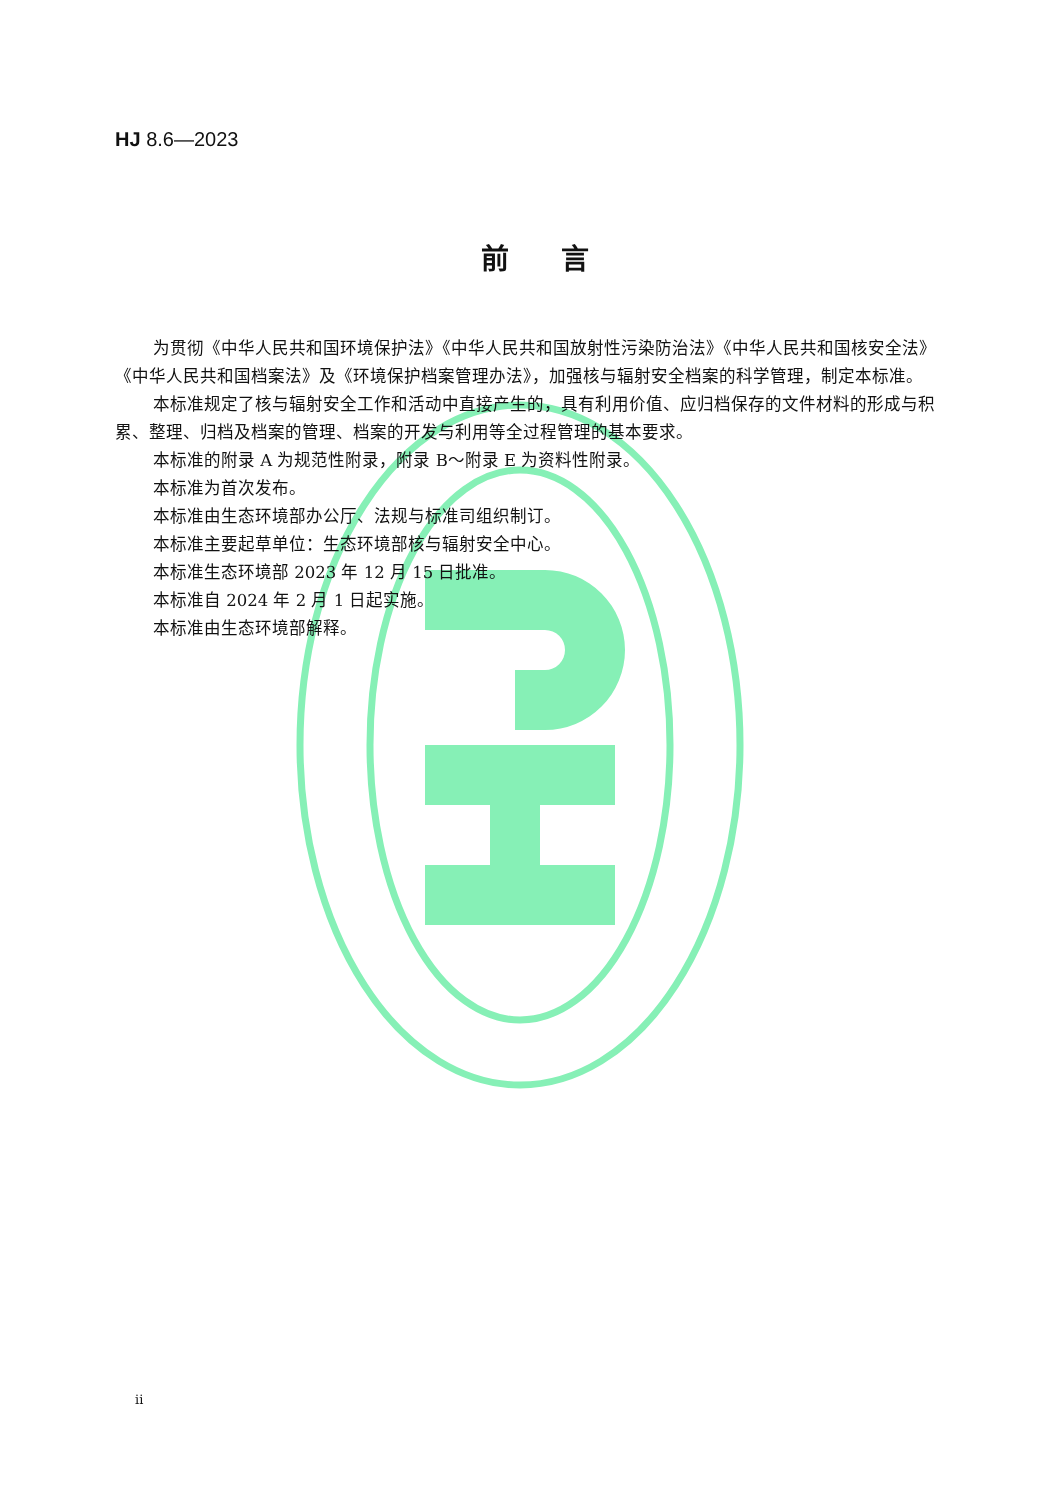HJ 8.6—2023
前言
为贯彻《中华人民共和国环境保护法》《中华人民共和国放射性污染防治法》《中华人民共和国核安全法》《中华人民共和国档案法》及《环境保护档案管理办法》，加强核与辐射安全档案的科学管理，制定本标准。
本标准规定了核与辐射安全工作和活动中直接产生的，具有利用价值、应归档保存的文件材料的形成与积累、整理、归档及档案的管理、档案的开发与利用等全过程管理的基本要求。
本标准的附录 A 为规范性附录，附录 B～附录 E 为资料性附录。
本标准为首次发布。
本标准由生态环境部办公厅、法规与标准司组织制订。
本标准主要起草单位：生态环境部核与辐射安全中心。
本标准生态环境部 2023 年 12 月 15 日批准。
本标准自 2024 年 2 月 1 日起实施。
本标准由生态环境部解释。
ii